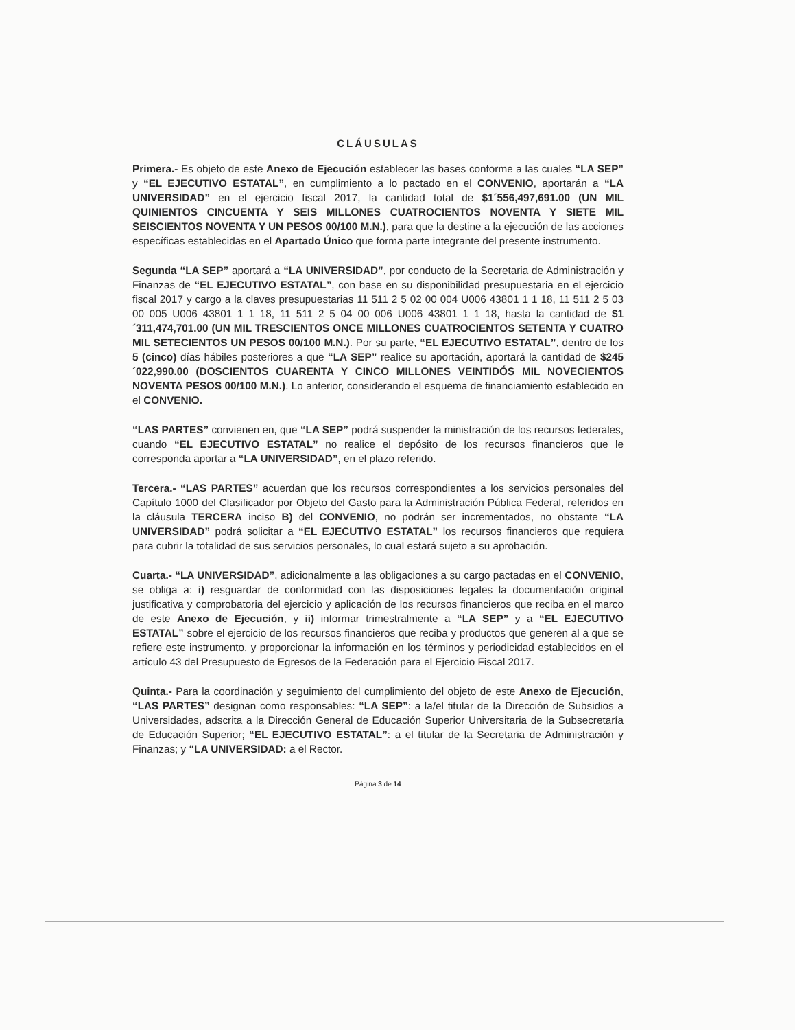CLÁUSULAS
Primera.- Es objeto de este Anexo de Ejecución establecer las bases conforme a las cuales “LA SEP” y “EL EJECUTIVO ESTATAL”, en cumplimiento a lo pactado en el CONVENIO, aportarán a “LA UNIVERSIDAD” en el ejercicio fiscal 2017, la cantidad total de $1´556,497,691.00 (UN MIL QUINIENTOS CINCUENTA Y SEIS MILLONES CUATROCIENTOS NOVENTA Y SIETE MIL SEISCIENTOS NOVENTA Y UN PESOS 00/100 M.N.), para que la destine a la ejecución de las acciones específicas establecidas en el Apartado Único que forma parte integrante del presente instrumento.
Segunda “LA SEP” aportará a “LA UNIVERSIDAD”, por conducto de la Secretaria de Administración y Finanzas de “EL EJECUTIVO ESTATAL”, con base en su disponibilidad presupuestaria en el ejercicio fiscal 2017 y cargo a la claves presupuestarias 11 511 2 5 02 00 004 U006 43801 1 1 18, 11 511 2 5 03 00 005 U006 43801 1 1 18, 11 511 2 5 04 00 006 U006 43801 1 1 18, hasta la cantidad de $1´311,474,701.00 (UN MIL TRESCIENTOS ONCE MILLONES CUATROCIENTOS SETENTA Y CUATRO MIL SETECIENTOS UN PESOS 00/100 M.N.). Por su parte, “EL EJECUTIVO ESTATAL”, dentro de los 5 (cinco) días hábiles posteriores a que “LA SEP” realice su aportación, aportará la cantidad de $245´022,990.00 (DOSCIENTOS CUARENTA Y CINCO MILLONES VEINTIDÓS MIL NOVECIENTOS NOVENTA PESOS 00/100 M.N.). Lo anterior, considerando el esquema de financiamiento establecido en el CONVENIO.
“LAS PARTES” convienen en, que “LA SEP” podrá suspender la ministración de los recursos federales, cuando “EL EJECUTIVO ESTATAL” no realice el depósito de los recursos financieros que le corresponda aportar a “LA UNIVERSIDAD”, en el plazo referido.
Tercera.- “LAS PARTES” acuerdan que los recursos correspondientes a los servicios personales del Capítulo 1000 del Clasificador por Objeto del Gasto para la Administración Pública Federal, referidos en la cláusula TERCERA inciso B) del CONVENIO, no podrán ser incrementados, no obstante “LA UNIVERSIDAD” podrá solicitar a “EL EJECUTIVO ESTATAL” los recursos financieros que requiera para cubrir la totalidad de sus servicios personales, lo cual estará sujeto a su aprobación.
Cuarta.- “LA UNIVERSIDAD”, adicionalmente a las obligaciones a su cargo pactadas en el CONVENIO, se obliga a: i) resguardar de conformidad con las disposiciones legales la documentación original justificativa y comprobatoria del ejercicio y aplicación de los recursos financieros que reciba en el marco de este Anexo de Ejecución, y ii) informar trimestralmente a “LA SEP” y a “EL EJECUTIVO ESTATAL” sobre el ejercicio de los recursos financieros que reciba y productos que generen al a que se refiere este instrumento, y proporcionar la información en los términos y periodicidad establecidos en el artículo 43 del Presupuesto de Egresos de la Federación para el Ejercicio Fiscal 2017.
Quinta.- Para la coordinación y seguimiento del cumplimiento del objeto de este Anexo de Ejecución, “LAS PARTES” designan como responsables: “LA SEP”: a la/el titular de la Dirección de Subsidios a Universidades, adscrita a la Dirección General de Educación Superior Universitaria de la Subsecretaría de Educación Superior; “EL EJECUTIVO ESTATAL”: a el titular de la Secretaria de Administración y Finanzas; y “LA UNIVERSIDAD: a el Rector.
Página 3 de 14